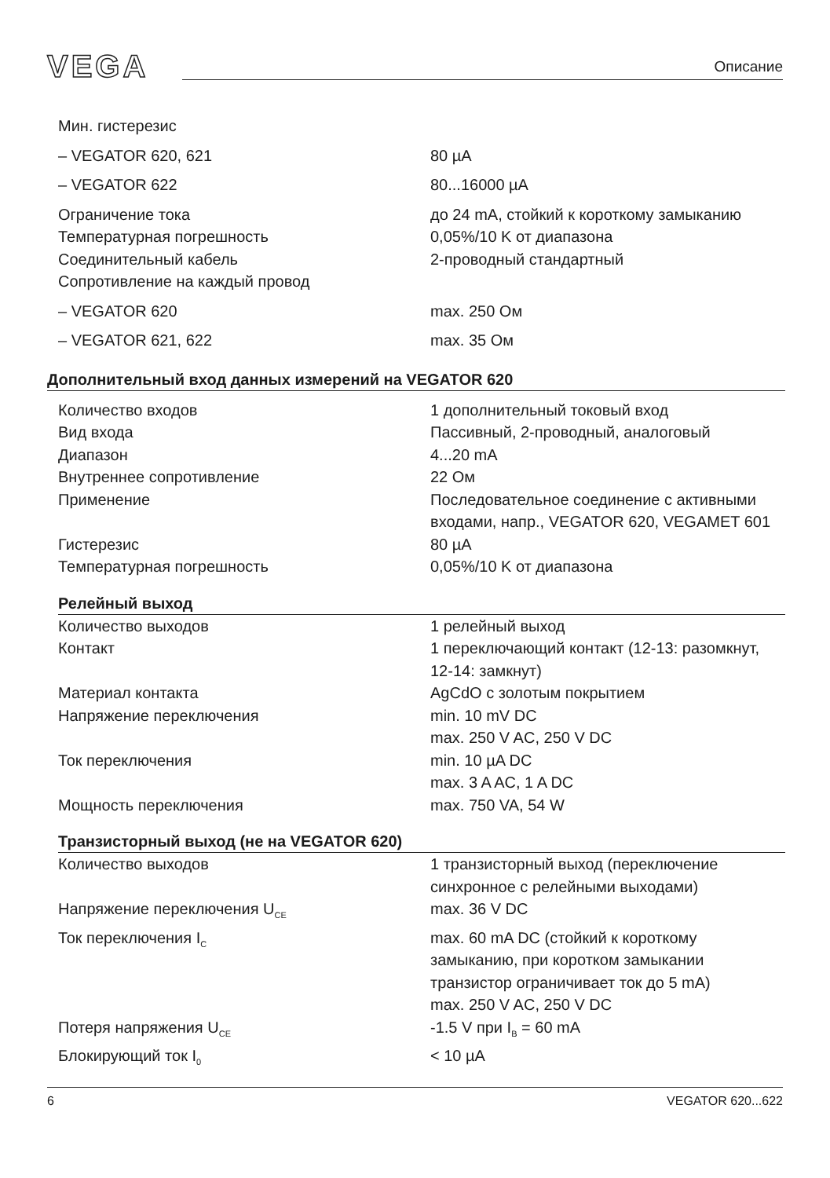VEGA
Описание
| Мин. гистерезис | |
| – VEGATOR 620, 621 | 80 µA |
| – VEGATOR 622 | 80...16000 µA |
| Ограничение тока | до 24 mA, стойкий к короткому замыканию |
| Температурная погрешность | 0,05%/10 K от диапазона |
| Соединительный кабель | 2-проводный стандартный |
| Сопротивление на каждый провод | |
| – VEGATOR 620 | max. 250 Ом |
| – VEGATOR 621, 622 | max. 35 Ом |
Дополнительный вход данных измерений на VEGATOR 620
| Количество входов | 1 дополнительный токовый вход |
| Вид входа | Пассивный, 2-проводный, аналоговый |
| Диапазон | 4...20 mA |
| Внутреннее сопротивление | 22 Ом |
| Применение | Последовательное соединение с активными входами, напр., VEGATOR 620, VEGAMET 601 |
| Гистерезис | 80 µA |
| Температурная погрешность | 0,05%/10 K от диапазона |
Релейный выход
| Количество выходов | 1 релейный выход |
| Контакт | 1 переключающий контакт (12-13: разомкнут, 12-14: замкнут) |
| Материал контакта | AgCdO с золотым покрытием |
| Напряжение переключения | min. 10 mV DC max. 250 V AC, 250 V DC |
| Ток переключения | min. 10 µA DC max. 3 A AC, 1 A DC |
| Мощность переключения | max. 750 VA, 54 W |
Транзисторный выход (не на VEGATOR 620)
| Количество выходов | 1 транзисторный выход (переключение синхронное с релейными выходами) |
| Напряжение переключения U<sub>CE</sub> | max. 36 V DC |
| Ток переключения I<sub>C</sub> | max. 60 mA DC (стойкий к короткому замыканию, при коротком замыкании транзистор ограничивает ток до 5 mA) max. 250 V AC, 250 V DC |
| Потеря напряжения U<sub>CE</sub> | -1.5 V при I<sub>B</sub> = 60 mA |
| Блокирующий ток I<sub>0</sub> | < 10 µA |
6 VEGATOR 620...622